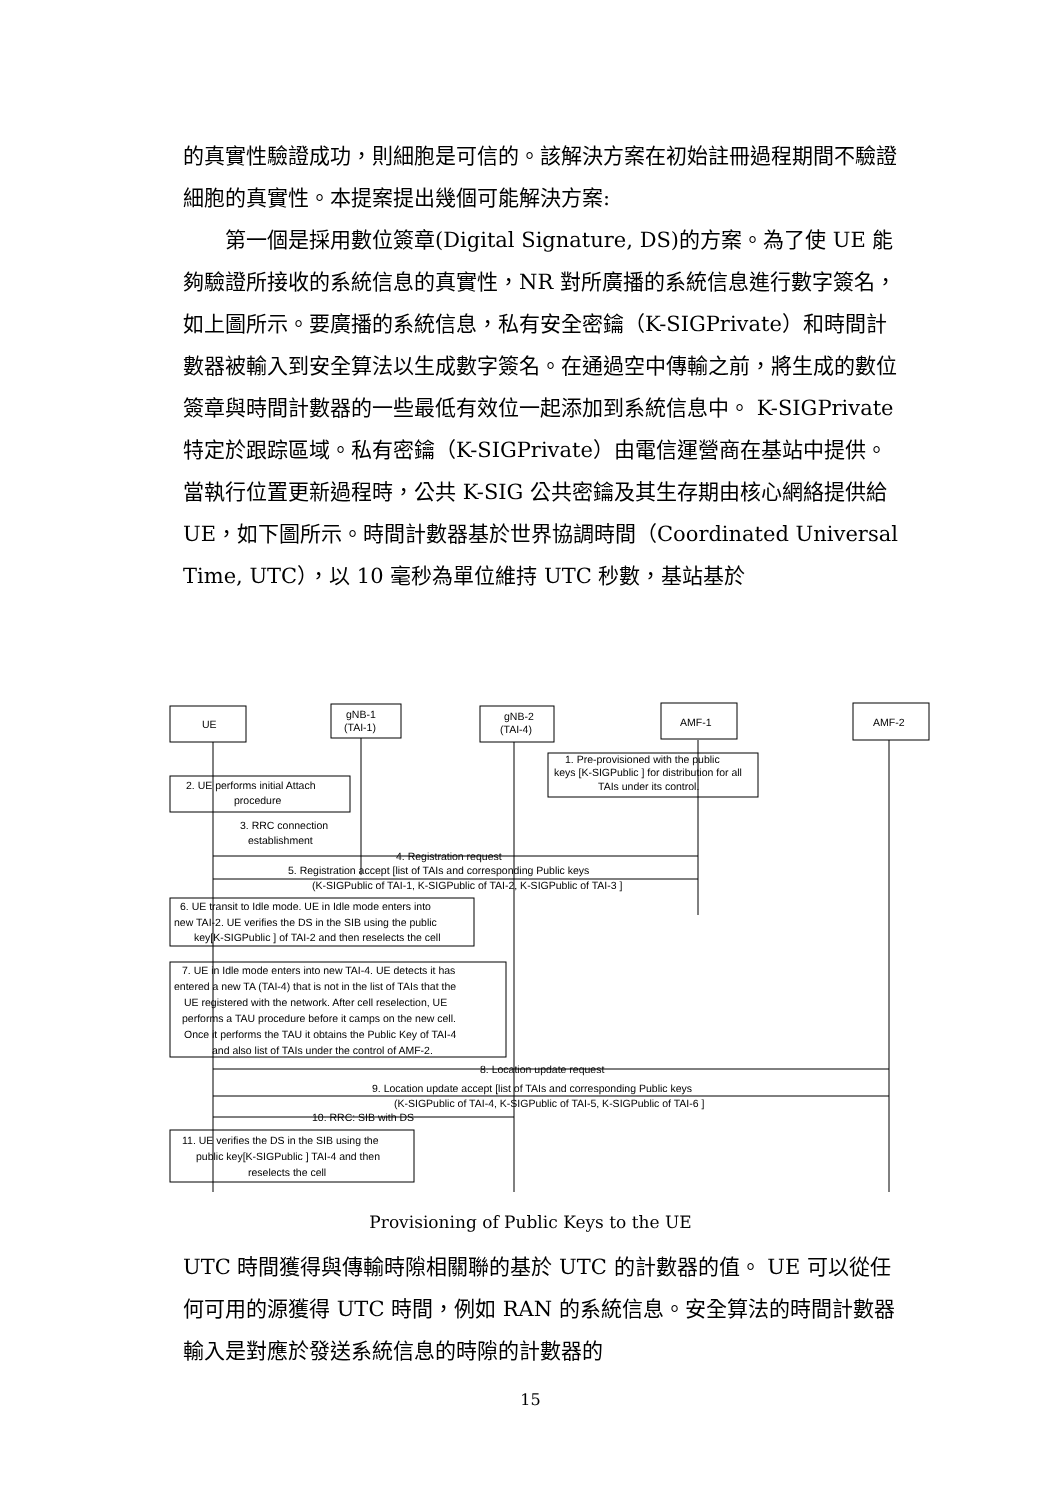的真實性驗證成功，則細胞是可信的。該解決方案在初始註冊過程期間不驗證細胞的真實性。本提案提出幾個可能解決方案:
第一個是採用數位簽章(Digital Signature, DS)的方案。為了使 UE 能夠驗證所接收的系統信息的真實性，NR 對所廣播的系統信息進行數字簽名，如上圖所示。要廣播的系統信息，私有安全密鑰（K-SIGPrivate）和時間計數器被輸入到安全算法以生成數字簽名。在通過空中傳輸之前，將生成的數位簽章與時間計數器的一些最低有效位一起添加到系統信息中。 K-SIGPrivate 特定於跟踪區域。私有密鑰（K-SIGPrivate）由電信運營商在基站中提供。當執行位置更新過程時，公共 K-SIG 公共密鑰及其生存期由核心網絡提供給 UE，如下圖所示。時間計數器基於世界協調時間（Coordinated Universal Time, UTC），以 10 毫秒為單位維持 UTC 秒數，基站基於
UE
gNB-1
(TAI-1)
gNB-2
(TAI-4)
AMF-1
AMF-2
1. Pre-provisioned with the public
keys [K-SIGPublic ] for distribution for all
TAIs under its control.
2. UE performs initial Attach
procedure
3. RRC connection
establishment
4. Registration request
5. Registration accept [list of TAIs and corresponding Public keys
(K-SIGPublic of TAI-1, K-SIGPublic of TAI-2, K-SIGPublic of TAI-3 ]
6. UE transit to Idle mode. UE in Idle mode enters into
new TAI-2. UE verifies the DS in the SIB using the public
key[K-SIGPublic ] of TAI-2 and then reselects the cell
7. UE in Idle mode enters into new TAI-4. UE detects it has
entered a new TA (TAI-4) that is not in the list of TAIs that the
UE registered with the network. After cell reselection, UE
performs a TAU procedure before it camps on the new cell.
Once it performs the TAU it obtains the Public Key of TAI-4
and also list of TAIs under the control of AMF-2.
8. Location update request
9. Location update accept [list of TAIs and corresponding Public keys
(K-SIGPublic of TAI-4, K-SIGPublic of TAI-5, K-SIGPublic of TAI-6 ]
10. RRC: SIB with DS
11. UE verifies the DS in the SIB using the
public key[K-SIGPublic ] TAI-4 and then
reselects the cell
Provisioning of Public Keys to the UE
UTC 時間獲得與傳輸時隙相關聯的基於 UTC 的計數器的值。 UE 可以從任何可用的源獲得 UTC 時間，例如 RAN 的系統信息。安全算法的時間計數器輸入是對應於發送系統信息的時隙的計數器的
15